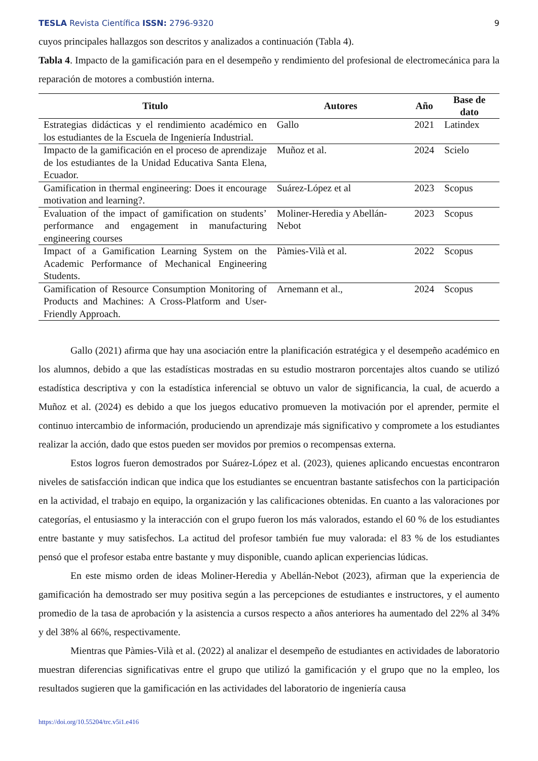TESLA Revista Científica ISSN: 2796-9320 9
cuyos principales hallazgos son descritos y analizados a continuación (Tabla 4).
Tabla 4. Impacto de la gamificación para en el desempeño y rendimiento del profesional de electromecánica para la reparación de motores a combustión interna.
| Titulo | Autores | Año | Base de dato |
| --- | --- | --- | --- |
| Estrategias didácticas y el rendimiento académico en los estudiantes de la Escuela de Ingeniería Industrial. | Gallo | 2021 | Latindex |
| Impacto de la gamificación en el proceso de aprendizaje de los estudiantes de la Unidad Educativa Santa Elena, Ecuador. | Muñoz et al. | 2024 | Scielo |
| Gamification in thermal engineering: Does it encourage motivation and learning?. | Suárez-López et al | 2023 | Scopus |
| Evaluation of the impact of gamification on students’ performance and engagement in manufacturing engineering courses | Moliner-Heredia y Abellán-Nebot | 2023 | Scopus |
| Impact of a Gamification Learning System on the Academic Performance of Mechanical Engineering Students. | Pàmies-Vilà et al. | 2022 | Scopus |
| Gamification of Resource Consumption Monitoring of Products and Machines: A Cross-Platform and User-Friendly Approach. | Arnemann et al., | 2024 | Scopus |
Gallo (2021) afirma que hay una asociación entre la planificación estratégica y el desempeño académico en los alumnos, debido a que las estadísticas mostradas en su estudio mostraron porcentajes altos cuando se utilizó estadística descriptiva y con la estadística inferencial se obtuvo un valor de significancia, la cual, de acuerdo a Muñoz et al. (2024) es debido a que los juegos educativo promueven la motivación por el aprender, permite el continuo intercambio de información, produciendo un aprendizaje más significativo y compromete a los estudiantes realizar la acción, dado que estos pueden ser movidos por premios o recompensas externa.
Estos logros fueron demostrados por Suárez-López et al. (2023), quienes aplicando encuestas encontraron niveles de satisfacción indican que indica que los estudiantes se encuentran bastante satisfechos con la participación en la actividad, el trabajo en equipo, la organización y las calificaciones obtenidas. En cuanto a las valoraciones por categorías, el entusiasmo y la interacción con el grupo fueron los más valorados, estando el 60 % de los estudiantes entre bastante y muy satisfechos. La actitud del profesor también fue muy valorada: el 83 % de los estudiantes pensó que el profesor estaba entre bastante y muy disponible, cuando aplican experiencias lúdicas.
En este mismo orden de ideas Moliner-Heredia y Abellán-Nebot (2023), afirman que la experiencia de gamificación ha demostrado ser muy positiva según a las percepciones de estudiantes e instructores, y el aumento promedio de la tasa de aprobación y la asistencia a cursos respecto a años anteriores ha aumentado del 22% al 34% y del 38% al 66%, respectivamente.
Mientras que Pàmies-Vilà et al. (2022) al analizar el desempeño de estudiantes en actividades de laboratorio muestran diferencias significativas entre el grupo que utilizó la gamificación y el grupo que no la empleo, los resultados sugieren que la gamificación en las actividades del laboratorio de ingeniería causa
https://doi.org/10.55204/trc.v5i1.e416